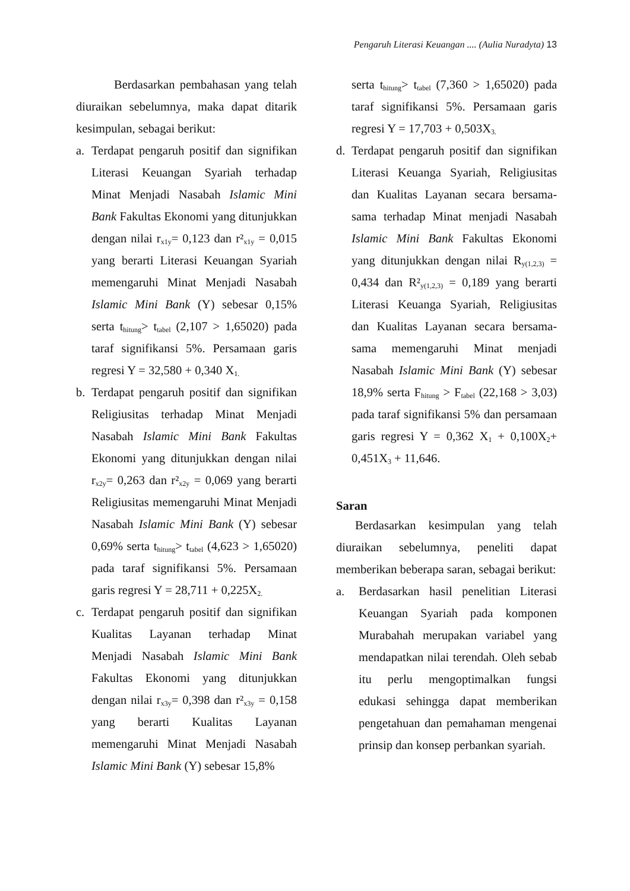Pengaruh Literasi Keuangan .... (Aulia Nuradyta) 13
Berdasarkan pembahasan yang telah diuraikan sebelumnya, maka dapat ditarik kesimpulan, sebagai berikut:
a. Terdapat pengaruh positif dan signifikan Literasi Keuangan Syariah terhadap Minat Menjadi Nasabah Islamic Mini Bank Fakultas Ekonomi yang ditunjukkan dengan nilai r<sub>x1y</sub>= 0,123 dan r²<sub>x1y</sub> = 0,015 yang berarti Literasi Keuangan Syariah memengaruhi Minat Menjadi Nasabah Islamic Mini Bank (Y) sebesar 0,15% serta t<sub>hitung</sub>> t<sub>tabel</sub> (2,107 > 1,65020) pada taraf signifikansi 5%. Persamaan garis regresi Y = 32,580 + 0,340 X<sub>1.</sub>
b. Terdapat pengaruh positif dan signifikan Religiusitas terhadap Minat Menjadi Nasabah Islamic Mini Bank Fakultas Ekonomi yang ditunjukkan dengan nilai r<sub>x2y</sub>= 0,263 dan r²<sub>x2y</sub> = 0,069 yang berarti Religiusitas memengaruhi Minat Menjadi Nasabah Islamic Mini Bank (Y) sebesar 0,69% serta t<sub>hitung</sub>> t<sub>tabel</sub> (4,623 > 1,65020) pada taraf signifikansi 5%. Persamaan garis regresi Y = 28,711 + 0,225X<sub>2.</sub>
c. Terdapat pengaruh positif dan signifikan Kualitas Layanan terhadap Minat Menjadi Nasabah Islamic Mini Bank Fakultas Ekonomi yang ditunjukkan dengan nilai r<sub>x3y</sub>= 0,398 dan r²<sub>x3y</sub> = 0,158 yang berarti Kualitas Layanan memengaruhi Minat Menjadi Nasabah Islamic Mini Bank (Y) sebesar 15,8%
serta t<sub>hitung</sub>> t<sub>tabel</sub> (7,360 > 1,65020) pada taraf signifikansi 5%. Persamaan garis regresi Y = 17,703 + 0,503X<sub>3.</sub>
d. Terdapat pengaruh positif dan signifikan Literasi Keuanga Syariah, Religiusitas dan Kualitas Layanan secara bersama-sama terhadap Minat menjadi Nasabah Islamic Mini Bank Fakultas Ekonomi yang ditunjukkan dengan nilai R<sub>y(1,2,3)</sub> = 0,434 dan R²<sub>y(1,2,3)</sub> = 0,189 yang berarti Literasi Keuanga Syariah, Religiusitas dan Kualitas Layanan secara bersama-sama memengaruhi Minat menjadi Nasabah Islamic Mini Bank (Y) sebesar 18,9% serta F<sub>hitung</sub> > F<sub>tabel</sub> (22,168 > 3,03) pada taraf signifikansi 5% dan persamaan garis regresi Y = 0,362 X<sub>1</sub> + 0,100X<sub>2</sub>+ 0,451X<sub>3</sub> + 11,646.
Saran
Berdasarkan kesimpulan yang telah diuraikan sebelumnya, peneliti dapat memberikan beberapa saran, sebagai berikut:
a. Berdasarkan hasil penelitian Literasi Keuangan Syariah pada komponen Murabahah merupakan variabel yang mendapatkan nilai terendah. Oleh sebab itu perlu mengoptimalkan fungsi edukasi sehingga dapat memberikan pengetahuan dan pemahaman mengenai prinsip dan konsep perbankan syariah.